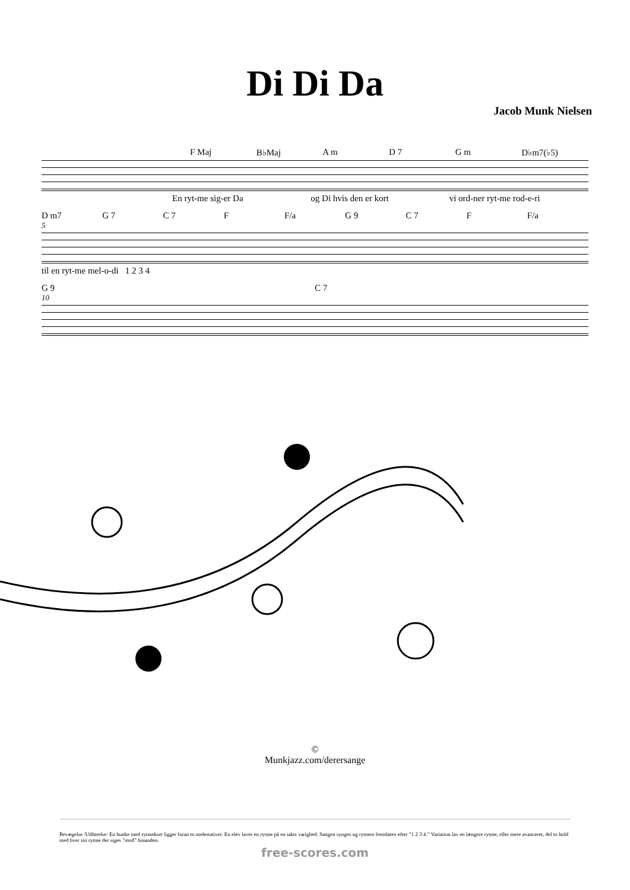Di Di Da
Jacob Munk Nielsen
F Maj B♭Maj A m D 7 G m D♭m7(♭5)
En ryt-me sig-er Da og Di hvis den er kort vi ord-ner ryt-me rod-e-ri
D m7 G 7 C 7 F F/a G 9 C 7 F F/a
5
til en ryt-me mel-o-di 1 2 3 4
G 9 C 7
10
©
Munkjazz.com/derersange
Bevægelse /Udførelse: En bunke med rytmekort ligger foran to nodestativer. En elev laver en rytme på en takts varighed. Sangen synges og rytmen fremføres efter ”1 2 3 4.” Variation lav en længere rytme, eller mere avanceret, del to hold med hver sin rytme der siges ”mod” hinanden.
free-scores.com